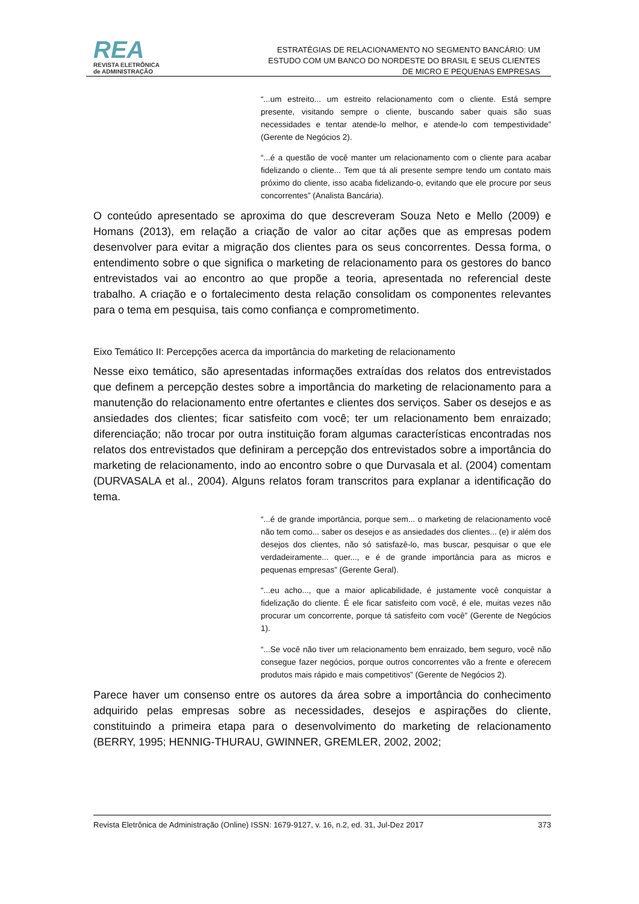REA
REVISTA ELETRÔNICA
de ADMINISTRAÇÃO
ESTRATÉGIAS DE RELACIONAMENTO NO SEGMENTO BANCÁRIO: UM ESTUDO COM UM BANCO DO NORDESTE DO BRASIL E SEUS CLIENTES DE MICRO E PEQUENAS EMPRESAS
“...um estreito... um estreito relacionamento com o cliente. Está sempre presente, visitando sempre o cliente, buscando saber quais são suas necessidades e tentar atende-lo melhor, e atende-lo com tempestividade” (Gerente de Negócios 2).
“...é a questão de você manter um relacionamento com o cliente para acabar fidelizando o cliente... Tem que tá ali presente sempre tendo um contato mais próximo do cliente, isso acaba fidelizando-o, evitando que ele procure por seus concorrentes” (Analista Bancária).
O conteúdo apresentado se aproxima do que descreveram Souza Neto e Mello (2009) e Homans (2013), em relação a criação de valor ao citar ações que as empresas podem desenvolver para evitar a migração dos clientes para os seus concorrentes. Dessa forma, o entendimento sobre o que significa o marketing de relacionamento para os gestores do banco entrevistados vai ao encontro ao que propõe a teoria, apresentada no referencial deste trabalho. A criação e o fortalecimento desta relação consolidam os componentes relevantes para o tema em pesquisa, tais como confiança e comprometimento.
Eixo Temático II: Percepções acerca da importância do marketing de relacionamento
Nesse eixo temático, são apresentadas informações extraídas dos relatos dos entrevistados que definem a percepção destes sobre a importância do marketing de relacionamento para a manutenção do relacionamento entre ofertantes e clientes dos serviços. Saber os desejos e as ansiedades dos clientes; ficar satisfeito com você; ter um relacionamento bem enraizado; diferenciação; não trocar por outra instituição foram algumas características encontradas nos relatos dos entrevistados que definiram a percepção dos entrevistados sobre a importância do marketing de relacionamento, indo ao encontro sobre o que Durvasala et al. (2004) comentam (DURVASALA et al., 2004). Alguns relatos foram transcritos para explanar a identificação do tema.
“...é de grande importância, porque sem... o marketing de relacionamento você não tem como... saber os desejos e as ansiedades dos clientes... (e) ir além dos desejos dos clientes, não só satisfazê-lo, mas buscar, pesquisar o que ele verdadeiramente... quer..., e é de grande importância para as micros e pequenas empresas” (Gerente Geral).
“...eu acho..., que a maior aplicabilidade, é justamente você conquistar a fidelização do cliente. É ele ficar satisfeito com você, é ele, muitas vezes não procurar um concorrente, porque tá satisfeito com você” (Gerente de Negócios 1).
“...Se você não tiver um relacionamento bem enraizado, bem seguro, você não consegue fazer negócios, porque outros concorrentes vão a frente e oferecem produtos mais rápido e mais competitivos” (Gerente de Negócios 2).
Parece haver um consenso entre os autores da área sobre a importância do conhecimento adquirido pelas empresas sobre as necessidades, desejos e aspirações do cliente, constituindo a primeira etapa para o desenvolvimento do marketing de relacionamento (BERRY, 1995; HENNIG-THURAU, GWINNER, GREMLER, 2002, 2002;
Revista Eletrônica de Administração (Online) ISSN: 1679-9127, v. 16, n.2, ed. 31, Jul-Dez 2017 373